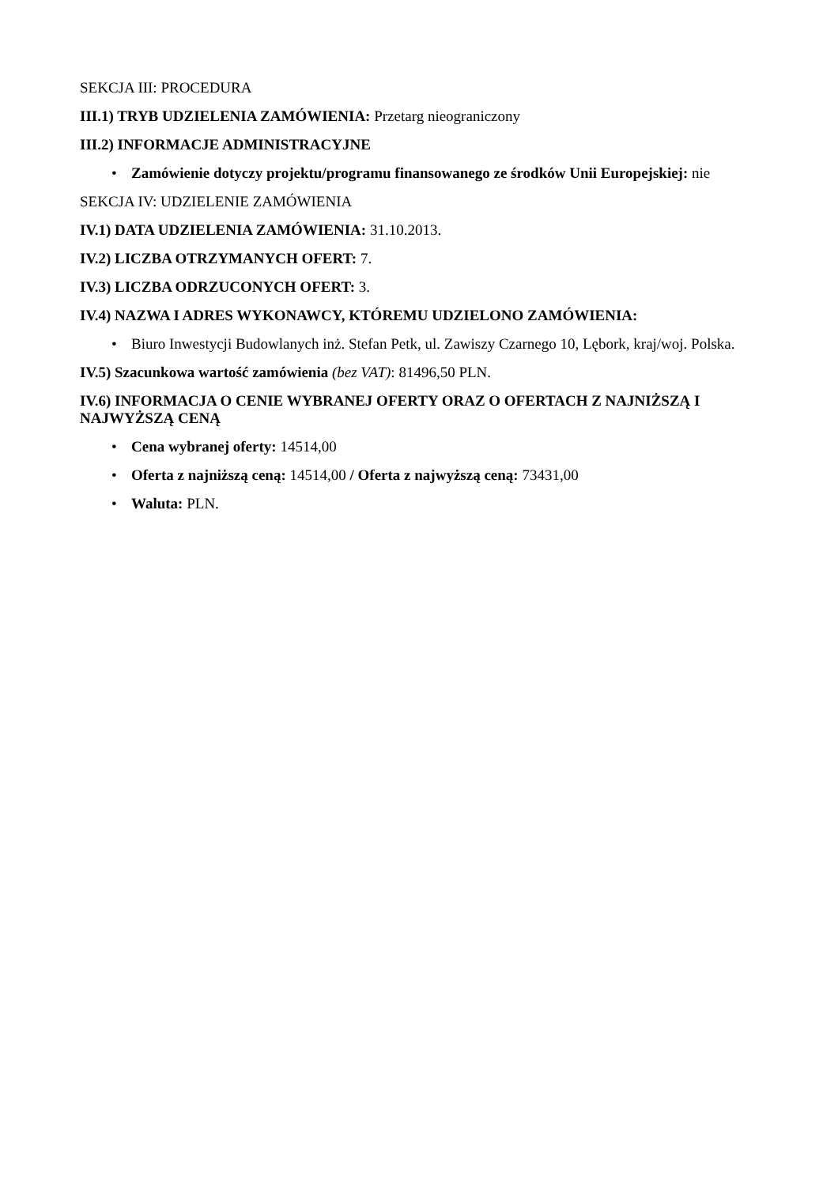SEKCJA III: PROCEDURA
III.1) TRYB UDZIELENIA ZAMÓWIENIA: Przetarg nieograniczony
III.2) INFORMACJE ADMINISTRACYJNE
• Zamówienie dotyczy projektu/programu finansowanego ze środków Unii Europejskiej: nie
SEKCJA IV: UDZIELENIE ZAMÓWIENIA
IV.1) DATA UDZIELENIA ZAMÓWIENIA: 31.10.2013.
IV.2) LICZBA OTRZYMANYCH OFERT: 7.
IV.3) LICZBA ODRZUCONYCH OFERT: 3.
IV.4) NAZWA I ADRES WYKONAWCY, KTÓREMU UDZIELONO ZAMÓWIENIA:
• Biuro Inwestycji Budowlanych inż. Stefan Petk, ul. Zawiszy Czarnego 10, Lębork, kraj/woj. Polska.
IV.5) Szacunkowa wartość zamówienia (bez VAT): 81496,50 PLN.
IV.6) INFORMACJA O CENIE WYBRANEJ OFERTY ORAZ O OFERTACH Z NAJNIŻSZĄ I NAJWYŻSZĄ CENĄ
• Cena wybranej oferty: 14514,00
• Oferta z najniższą ceną: 14514,00 / Oferta z najwyższą ceną: 73431,00
• Waluta: PLN.